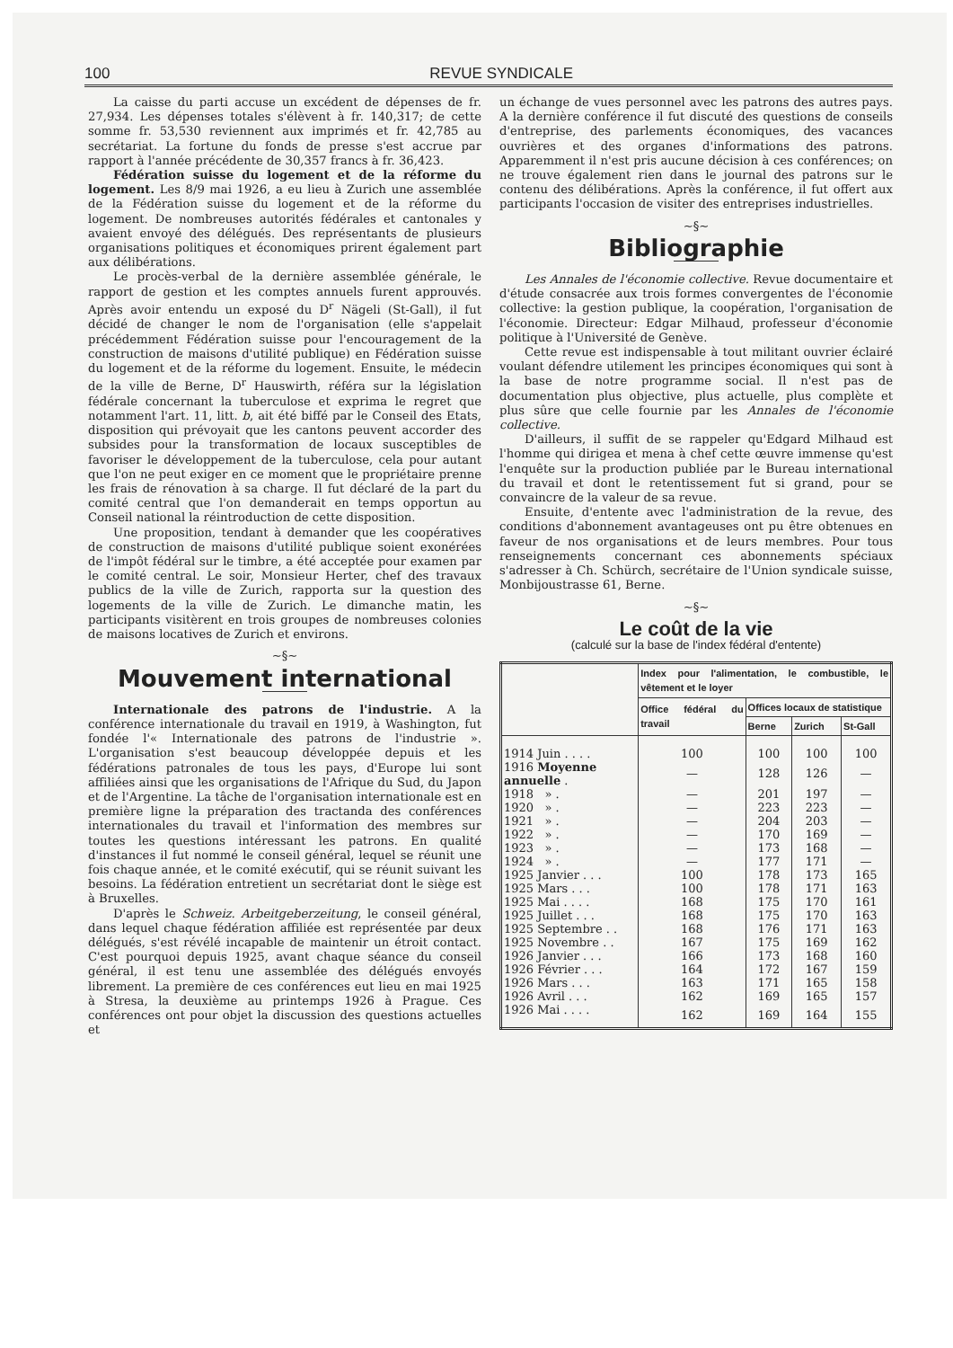100 REVUE SYNDICALE
La caisse du parti accuse un excédent de dépenses de fr. 27,934. Les dépenses totales s'élèvent à fr. 140,317; de cette somme fr. 53,530 reviennent aux imprimés et fr. 42,785 au secrétariat. La fortune du fonds de presse s'est accrue par rapport à l'année précédente de 30,357 francs à fr. 36,423.
Fédération suisse du logement et de la réforme du logement. Les 8/9 mai 1926, a eu lieu à Zurich une assemblée de la Fédération suisse du logement et de la réforme du logement. De nombreuses autorités fédérales et cantonales y avaient envoyé des délégués. Des représentants de plusieurs organisations politiques et économiques prirent également part aux délibérations.
Le procès-verbal de la dernière assemblée générale, le rapport de gestion et les comptes annuels furent approuvés. Après avoir entendu un exposé du D<sup>r</sup> Nägeli (St-Gall), il fut décidé de changer le nom de l'organisation (elle s'appelait précédemment Fédération suisse pour l'encouragement de la construction de maisons d'utilité publique) en Fédération suisse du logement et de la réforme du logement. Ensuite, le médecin de la ville de Berne, D<sup>r</sup> Hauswirth, référa sur la législation fédérale concernant la tuberculose et exprima le regret que notamment l'art. 11, litt. b, ait été biffé par le Conseil des Etats, disposition qui prévoyait que les cantons peuvent accorder des subsides pour la transformation de locaux susceptibles de favoriser le développement de la tuberculose, cela pour autant que l'on ne peut exiger en ce moment que le propriétaire prenne les frais de rénovation à sa charge. Il fut déclaré de la part du comité central que l'on demanderait en temps opportun au Conseil national la réintroduction de cette disposition.
Une proposition, tendant à demander que les coopératives de construction de maisons d'utilité publique soient exonérées de l'impôt fédéral sur le timbre, a été acceptée pour examen par le comité central. Le soir, Monsieur Herter, chef des travaux publics de la ville de Zurich, rapporta sur la question des logements de la ville de Zurich. Le dimanche matin, les participants visitèrent en trois groupes de nombreuses colonies de maisons locatives de Zurich et environs.
~§~
Mouvement international
Internationale des patrons de l'industrie. A la conférence internationale du travail en 1919, à Washington, fut fondée l'« Internationale des patrons de l'industrie ». L'organisation s'est beaucoup développée depuis et les fédérations patronales de tous les pays, d'Europe lui sont affiliées ainsi que les organisations de l'Afrique du Sud, du Japon et de l'Argentine. La tâche de l'organisation internationale est en première ligne la préparation des tractanda des conférences internationales du travail et l'information des membres sur toutes les questions intéressant les patrons. En qualité d'instances il fut nommé le conseil général, lequel se réunit une fois chaque année, et le comité exécutif, qui se réunit suivant les besoins. La fédération entretient un secrétariat dont le siège est à Bruxelles.
D'après le Schweiz. Arbeitgeberzeitung, le conseil général, dans lequel chaque fédération affiliée est représentée par deux délégués, s'est révélé incapable de maintenir un étroit contact. C'est pourquoi depuis 1925, avant chaque séance du conseil général, il est tenu une assemblée des délégués envoyés librement. La première de ces conférences eut lieu en mai 1925 à Stresa, la deuxième au printemps 1926 à Prague. Ces conférences ont pour objet la discussion des questions actuelles et
un échange de vues personnel avec les patrons des autres pays. A la dernière conférence il fut discuté des questions de conseils d'entreprise, des parlements économiques, des vacances ouvrières et des organes d'informations des patrons. Apparemment il n'est pris aucune décision à ces conférences; on ne trouve également rien dans le journal des patrons sur le contenu des délibérations. Après la conférence, il fut offert aux participants l'occasion de visiter des entreprises industrielles.
~§~
Bibliographie
Les Annales de l'économie collective. Revue documentaire et d'étude consacrée aux trois formes convergentes de l'économie collective: la gestion publique, la coopération, l'organisation de l'économie. Directeur: Edgar Milhaud, professeur d'économie politique à l'Université de Genève.
Cette revue est indispensable à tout militant ouvrier éclairé voulant défendre utilement les principes économiques qui sont à la base de notre programme social. Il n'est pas de documentation plus objective, plus actuelle, plus complète et plus sûre que celle fournie par les Annales de l'économie collective.
D'ailleurs, il suffit de se rappeler qu'Edgard Milhaud est l'homme qui dirigea et mena à chef cette œuvre immense qu'est l'enquête sur la production publiée par le Bureau international du travail et dont le retentissement fut si grand, pour se convaincre de la valeur de sa revue.
Ensuite, d'entente avec l'administration de la revue, des conditions d'abonnement avantageuses ont pu être obtenues en faveur de nos organisations et de leurs membres. Pour tous renseignements concernant ces abonnements spéciaux s'adresser à Ch. Schürch, secrétaire de l'Union syndicale suisse, Monbijoustrasse 61, Berne.
~§~
Le coût de la vie
(calculé sur la base de l'index fédéral d'entente)
| | Index pour l'alimentation, le combustible, le vêtement et le loyer | | | |
| --- | --- | --- | --- | --- |
| | Office fédéral du travail | Offices locaux de statistique | | |
| | | Berne | Zurich | St-Gall |
| 1914 Juin . . . . | 100 | 100 | 100 | 100 |
| 1916 Moyenne annuelle . | — | 128 | 126 | — |
| 1918 » . | — | 201 | 197 | — |
| 1920 » . | — | 223 | 223 | — |
| 1921 » . | — | 204 | 203 | — |
| 1922 » . | — | 170 | 169 | — |
| 1923 » . | — | 173 | 168 | — |
| 1924 » . | — | 177 | 171 | — |
| 1925 Janvier . . . | 100 | 178 | 173 | 165 |
| 1925 Mars . . . | 100 | 178 | 171 | 163 |
| 1925 Mai . . . . | 168 | 175 | 170 | 161 |
| 1925 Juillet . . . | 168 | 175 | 170 | 163 |
| 1925 Septembre . . | 168 | 176 | 171 | 163 |
| 1925 Novembre . . | 167 | 175 | 169 | 162 |
| 1926 Janvier . . . | 166 | 173 | 168 | 160 |
| 1926 Février . . . | 164 | 172 | 167 | 159 |
| 1926 Mars . . . | 163 | 171 | 165 | 158 |
| 1926 Avril . . . | 162 | 169 | 165 | 157 |
| 1926 Mai . . . . | 162 | 169 | 164 | 155 |